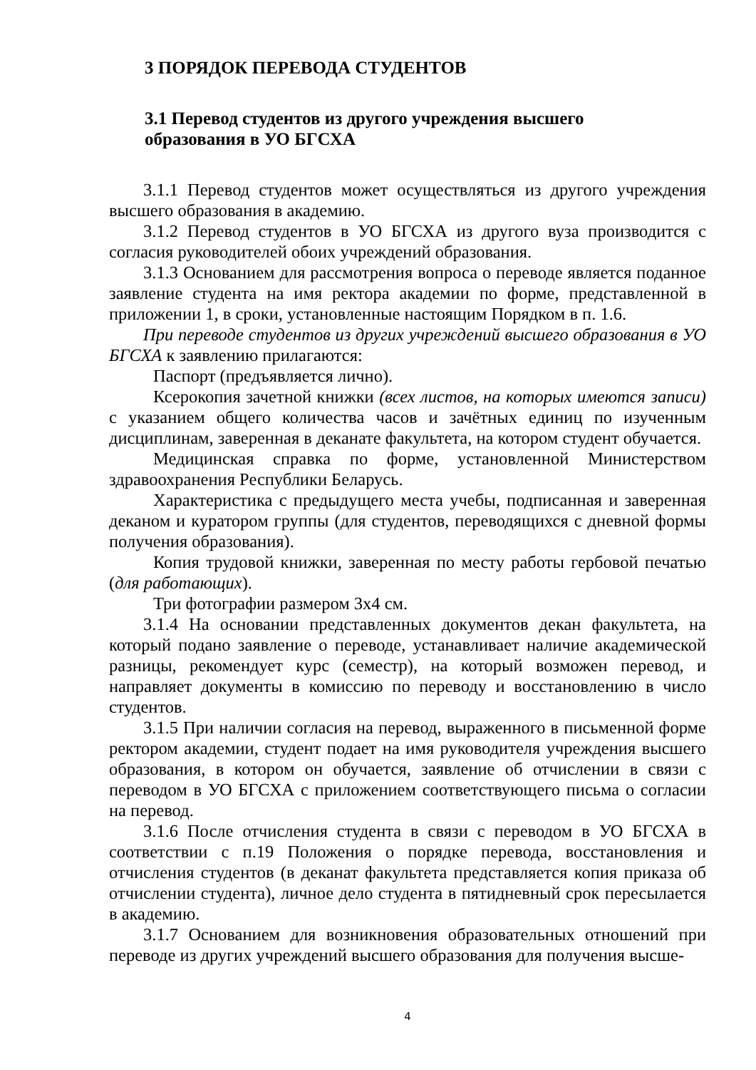3 ПОРЯДОК ПЕРЕВОДА СТУДЕНТОВ
3.1 Перевод студентов из другого учреждения высшего
образования в УО БГСХА
3.1.1 Перевод студентов может осуществляться из другого учреждения высшего образования в академию.
3.1.2 Перевод студентов в УО БГСХА из другого вуза производится с согласия руководителей обоих учреждений образования.
3.1.3 Основанием для рассмотрения вопроса о переводе является поданное заявление студента на имя ректора академии по форме, представленной в приложении 1, в сроки, установленные настоящим Порядком в п. 1.6.
При переводе студентов из других учреждений высшего образования в УО БГСХА к заявлению прилагаются:
Паспорт (предъявляется лично).
Ксерокопия зачетной книжки (всех листов, на которых имеются записи) с указанием общего количества часов и зачётных единиц по изученным дисциплинам, заверенная в деканате факультета, на котором студент обучается.
Медицинская справка по форме, установленной Министерством здравоохранения Республики Беларусь.
Характеристика с предыдущего места учебы, подписанная и заверенная деканом и куратором группы (для студентов, переводящихся с дневной формы получения образования).
Копия трудовой книжки, заверенная по месту работы гербовой печатью (для работающих).
Три фотографии размером 3х4 см.
3.1.4 На основании представленных документов декан факультета, на который подано заявление о переводе, устанавливает наличие академической разницы, рекомендует курс (семестр), на который возможен перевод, и направляет документы в комиссию по переводу и восстановлению в число студентов.
3.1.5 При наличии согласия на перевод, выраженного в письменной форме ректором академии, студент подает на имя руководителя учреждения высшего образования, в котором он обучается, заявление об отчислении в связи с переводом в УО БГСХА с приложением соответствующего письма о согласии на перевод.
3.1.6 После отчисления студента в связи с переводом в УО БГСХА в соответствии с п.19 Положения о порядке перевода, восстановления и отчисления студентов (в деканат факультета представляется копия приказа об отчислении студента), личное дело студента в пятидневный срок пересылается в академию.
3.1.7 Основанием для возникновения образовательных отношений при переводе из других учреждений высшего образования для получения высше-
4